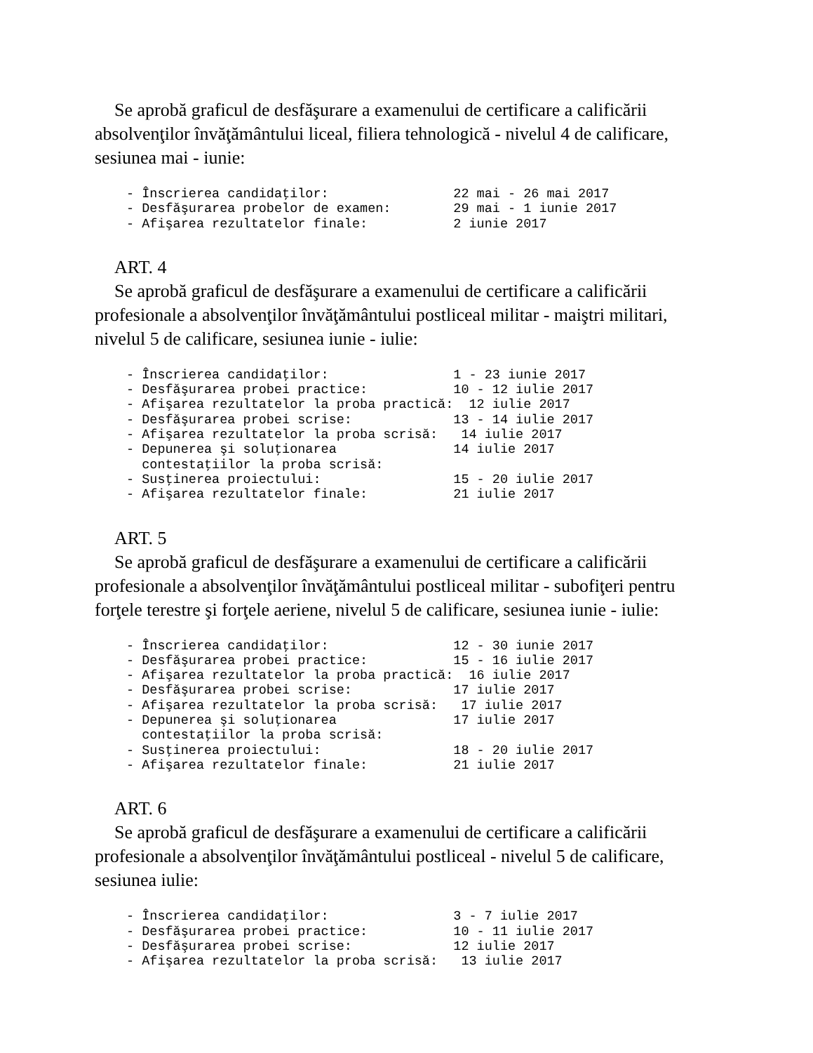Se aprobă graficul de desfăşurare a examenului de certificare a calificării absolvenţilor învăţământului liceal, filiera tehnologică - nivelul 4 de calificare, sesiunea mai - iunie:
- Înscrierea candidaţilor:                22 mai - 26 mai 2017
- Desfăşurarea probelor de examen:        29 mai - 1 iunie 2017
- Afişarea rezultatelor finale:           2 iunie 2017
ART. 4
Se aprobă graficul de desfăşurare a examenului de certificare a calificării profesionale a absolvenţilor învăţământului postliceal militar - maiştri militari, nivelul 5 de calificare, sesiunea iunie - iulie:
- Înscrierea candidaţilor:                1 - 23 iunie 2017
- Desfăşurarea probei practice:           10 - 12 iulie 2017
- Afişarea rezultatelor la proba practică:  12 iulie 2017
- Desfăşurarea probei scrise:             13 - 14 iulie 2017
- Afişarea rezultatelor la proba scrisă:   14 iulie 2017
- Depunerea şi soluţionarea               14 iulie 2017
  contestaţiilor la proba scrisă:
- Susţinerea proiectului:                 15 - 20 iulie 2017
- Afişarea rezultatelor finale:           21 iulie 2017
ART. 5
Se aprobă graficul de desfăşurare a examenului de certificare a calificării profesionale a absolvenţilor învăţământului postliceal militar - subofiţeri pentru forţele terestre şi forţele aeriene, nivelul 5 de calificare, sesiunea iunie - iulie:
- Înscrierea candidaţilor:                12 - 30 iunie 2017
- Desfăşurarea probei practice:           15 - 16 iulie 2017
- Afişarea rezultatelor la proba practică:  16 iulie 2017
- Desfăşurarea probei scrise:             17 iulie 2017
- Afişarea rezultatelor la proba scrisă:   17 iulie 2017
- Depunerea şi soluţionarea               17 iulie 2017
  contestaţiilor la proba scrisă:
- Susţinerea proiectului:                 18 - 20 iulie 2017
- Afişarea rezultatelor finale:           21 iulie 2017
ART. 6
Se aprobă graficul de desfăşurare a examenului de certificare a calificării profesionale a absolvenţilor învăţământului postliceal - nivelul 5 de calificare, sesiunea iulie:
- Înscrierea candidaţilor:                3 - 7 iulie 2017
- Desfăşurarea probei practice:           10 - 11 iulie 2017
- Desfăşurarea probei scrise:             12 iulie 2017
- Afişarea rezultatelor la proba scrisă:   13 iulie 2017